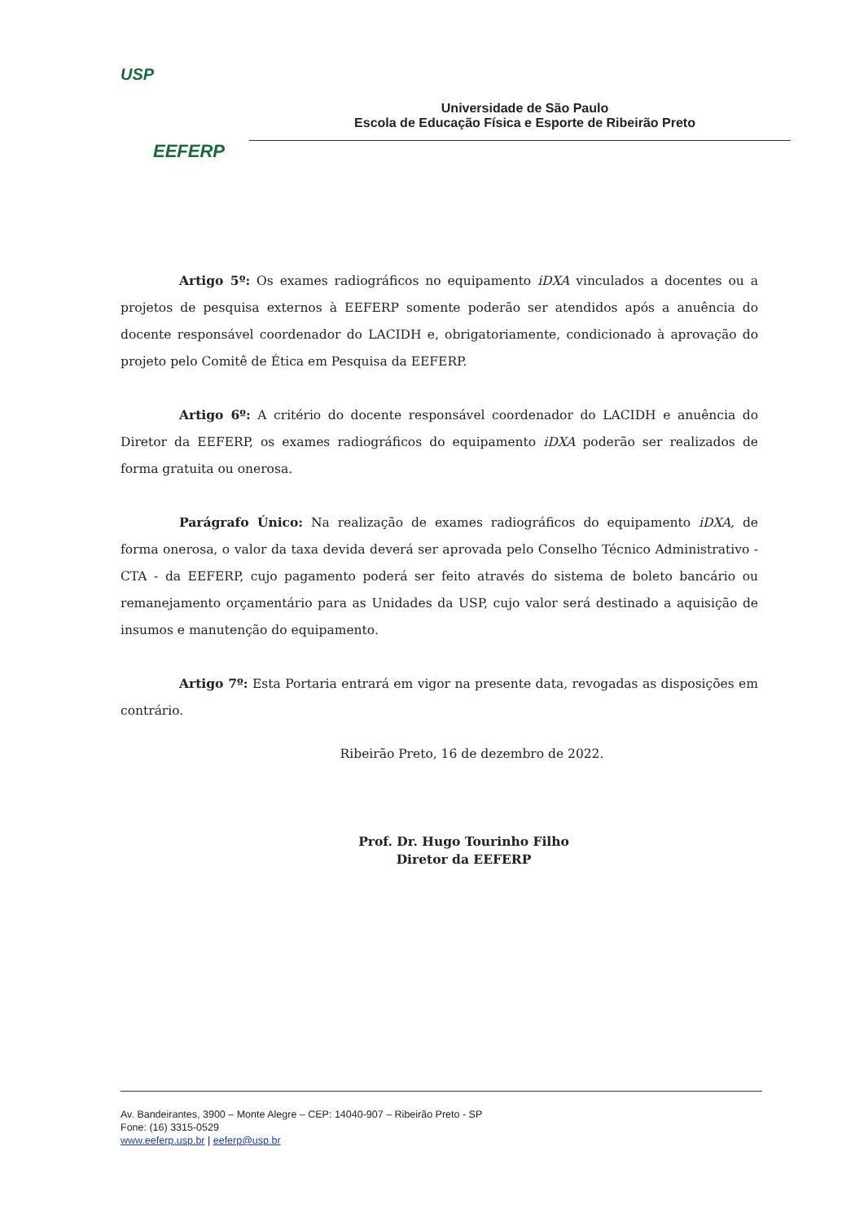USP
EEFERP
Universidade de São Paulo
Escola de Educação Física e Esporte de Ribeirão Preto
Artigo 5º: Os exames radiográficos no equipamento iDXA vinculados a docentes ou a projetos de pesquisa externos à EEFERP somente poderão ser atendidos após a anuência do docente responsável coordenador do LACIDH e, obrigatoriamente, condicionado à aprovação do projeto pelo Comitê de Ética em Pesquisa da EEFERP.
Artigo 6º: A critério do docente responsável coordenador do LACIDH e anuência do Diretor da EEFERP, os exames radiográficos do equipamento iDXA poderão ser realizados de forma gratuita ou onerosa.
Parágrafo Único: Na realização de exames radiográficos do equipamento iDXA, de forma onerosa, o valor da taxa devida deverá ser aprovada pelo Conselho Técnico Administrativo - CTA - da EEFERP, cujo pagamento poderá ser feito através do sistema de boleto bancário ou remanejamento orçamentário para as Unidades da USP, cujo valor será destinado a aquisição de insumos e manutenção do equipamento.
Artigo 7º: Esta Portaria entrará em vigor na presente data, revogadas as disposições em contrário.
Ribeirão Preto, 16 de dezembro de 2022.
Prof. Dr. Hugo Tourinho Filho
Diretor da EEFERP
Av. Bandeirantes, 3900 – Monte Alegre – CEP: 14040-907 – Ribeirão Preto - SP
Fone: (16) 3315-0529
www.eeferp.usp.br | eeferp@usp.br